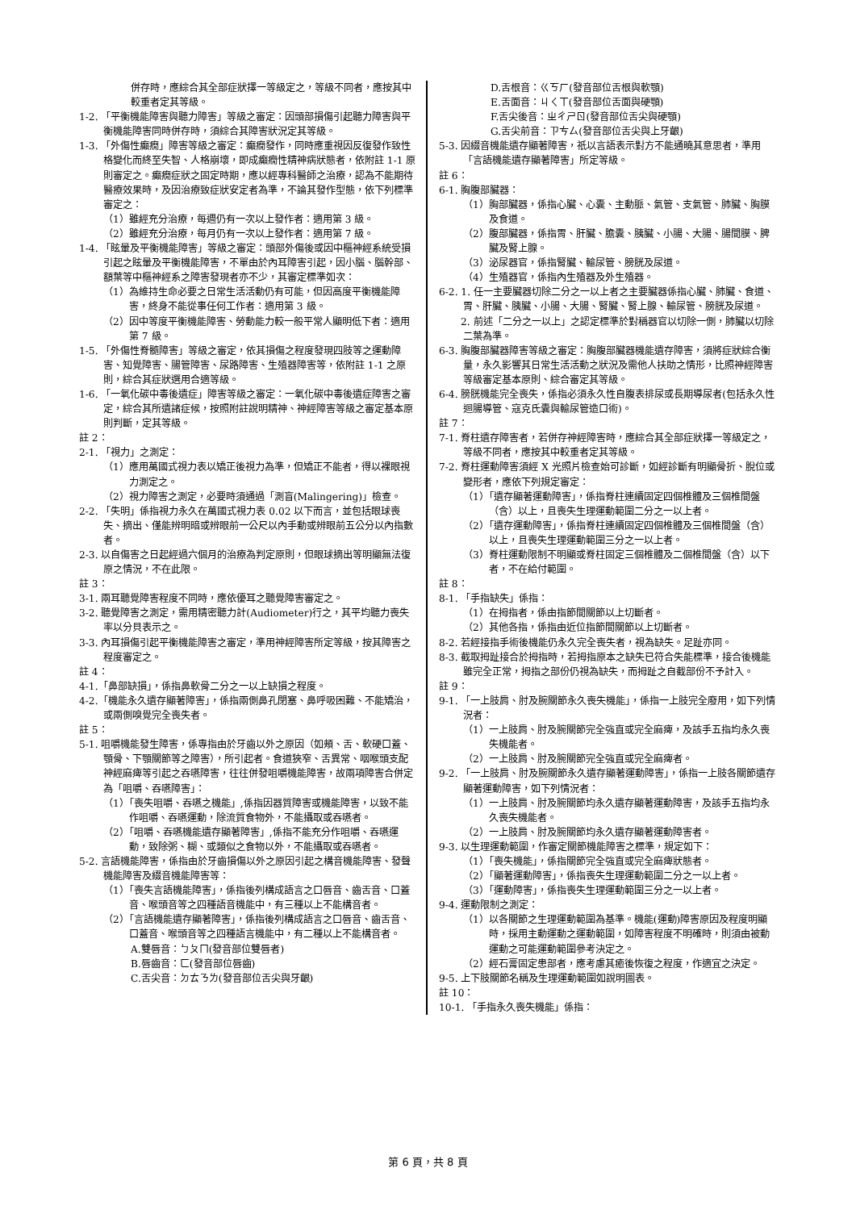併存時，應綜合其全部症狀擇一等級定之，等級不同者，應按其中較重者定其等級。
1-2. 「平衡機能障害與聽力障害」等級之審定：因頭部損傷引起聽力障害與平衡機能障害同時併存時，須綜合其障害狀況定其等級。
1-3. 「外傷性癲癇」障害等級之審定：癲癇發作，同時應重視因反復發作致性格變化而終至失智、人格崩壞，即成癲癇性精神病狀態者，依附註 1-1 原則審定之。癲癇症狀之固定時期，應以經專科醫師之治療，認為不能期待醫療效果時，及因治療致症狀安定者為準，不論其發作型態，依下列標準審定之：
（1）雖經充分治療，每週仍有一次以上發作者：適用第 3 級。
（2）雖經充分治療，每月仍有一次以上發作者：適用第 7 級。
1-4. 「眩暈及平衡機能障害」等級之審定：頭部外傷後或因中樞神經系統受損引起之眩暈及平衡機能障害，不單由於內耳障害引起，因小腦、腦幹部、額葉等中樞神經系之障害發現者亦不少，其審定標準如次：
（1）為維持生命必要之日常生活活動仍有可能，但因高度平衡機能障害，終身不能從事任何工作者：適用第 3 級。
（2）因中等度平衡機能障害、勞動能力較一般平常人顯明低下者：適用第 7 級。
1-5. 「外傷性脊髓障害」等級之審定，依其損傷之程度發現四肢等之運動障害、知覺障害、腸管障害、尿路障害、生殖器障害等，依附註 1-1 之原則，綜合其症狀選用合適等級。
1-6. 「一氧化碳中毒後遺症」障害等級之審定：一氧化碳中毒後遺症障害之審定，綜合其所遺諸症候，按照附註說明精神、神經障害等級之審定基本原則判斷，定其等級。
註 2：
2-1. 「視力」之測定：
（1）應用萬國式視力表以矯正後視力為準，但矯正不能者，得以裸眼視力測定之。
（2）視力障害之測定，必要時須通過「測盲(Malingering)」檢查。
2-2. 「失明」係指視力永久在萬國式視力表 0.02 以下而言，並包括眼球喪失、摘出、僅能辨明暗或辨眼前一公尺以內手動或辨眼前五公分以內指數者。
2-3. 以自傷害之日起經過六個月的治療為判定原則，但眼球摘出等明顯無法復原之情況，不在此限。
註 3：
3-1. 兩耳聽覺障害程度不同時，應依優耳之聽覺障害審定之。
3-2. 聽覺障害之測定，需用精密聽力計(Audiometer)行之，其平均聽力喪失率以分貝表示之。
3-3. 內耳損傷引起平衡機能障害之審定，準用神經障害所定等級，按其障害之程度審定之。
註 4：
4-1.「鼻部缺損」，係指鼻軟骨二分之一以上缺損之程度。
4-2.「機能永久遺存顯著障害」，係指兩側鼻孔閉塞、鼻呼吸困難、不能矯治，或兩側嗅覺完全喪失者。
註 5：
5-1. 咀嚼機能發生障害，係專指由於牙齒以外之原因（如頰、舌、軟硬口蓋、顎骨、下顎關節等之障害），所引起者。食道狹窄、舌異常、咽喉頭支配神經麻痺等引起之吞嚥障害，往往併發咀嚼機能障害，故兩項障害合併定為「咀嚼、吞嚥障害」：
（1）「喪失咀嚼、吞嚥之機能」,係指因器質障害或機能障害，以致不能作咀嚼、吞嚥運動，除流質食物外，不能攝取或吞嚥者。
（2）「咀嚼、吞嚥機能遺存顯著障害」,係指不能充分作咀嚼、吞嚥運動，致除粥、糊、或類似之食物以外，不能攝取或吞嚥者。
5-2. 言語機能障害，係指由於牙齒損傷以外之原因引起之構音機能障害、發聲機能障害及綴音機能障害等：
（1）「喪失言語機能障害」，係指後列構成語言之口唇音、齒舌音、口蓋音、喉頭音等之四種語音機能中，有三種以上不能構音者。
（2）「言語機能遺存顯著障害」，係指後列構成語言之口唇音、齒舌音、口蓋音、喉頭音等之四種語言機能中，有二種以上不能構音者。
A.雙唇音：ㄅㄆㄇ(發音部位雙唇者)
B.唇齒音：ㄈ(發音部位唇齒)
C.舌尖音：ㄉㄊㄋㄌ(發音部位舌尖與牙齦)
D.舌根音：ㄍㄎㄏ(發音部位舌根與軟顎)
E.舌面音：ㄐㄑㄒ(發音部位舌面與硬顎)
F.舌尖後音：ㄓㄔㄕㄖ(發音部位舌尖與硬顎)
G.舌尖前音：ㄗㄘㄙ(發音部位舌尖與上牙齦)
5-3. 因綴音機能遺存顯著障害，祇以言語表示對方不能通曉其意思者，準用「言語機能遺存顯著障害」所定等級。
註 6：
6-1. 胸腹部臟器：
（1）胸部臟器，係指心臟、心囊、主動脈、氣管、支氣管、肺臟、胸膜及食道。
（2）腹部臟器，係指胃、肝臟、膽囊、胰臟、小腸、大腸、腸間膜、脾臟及腎上腺。
（3）泌尿器官，係指腎臟、輸尿管、膀胱及尿道。
（4）生殖器官，係指內生殖器及外生殖器。
6-2. 1. 任一主要臟器切除二分之一以上者之主要臟器係指心臟、肺臟、食道、胃、肝臟、胰臟、小腸、大腸、腎臟、腎上腺、輸尿管、膀胱及尿道。
2. 前述「二分之一以上」之認定標準於對稱器官以切除一側，肺臟以切除二葉為準。
6-3. 胸腹部臟器障害等級之審定：胸腹部臟器機能遺存障害，須將症狀綜合衡量，永久影響其日常生活活動之狀況及需他人扶助之情形，比照神經障害等級審定基本原則、綜合審定其等級。
6-4. 膀胱機能完全喪失，係指必須永久性自腹表排尿或長期導尿者(包括永久性迴腸導管、寇克氏囊與輸尿管造口術)。
註 7：
7-1. 脊柱遺存障害者，若併存神經障害時，應綜合其全部症狀擇一等級定之，等級不同者，應按其中較重者定其等級。
7-2. 脊柱運動障害須經 X 光照片檢查始可診斷，如經診斷有明顯骨折、脫位或變形者，應依下列規定審定：
（1）「遺存顯著運動障害」，係指脊柱連續固定四個椎體及三個椎間盤（含）以上，且喪失生理運動範圍二分之一以上者。
（2）「遺存運動障害」，係指脊柱連續固定四個椎體及三個椎間盤（含）以上，且喪失生理運動範圍三分之一以上者。
（3）脊柱運動限制不明顯或脊柱固定三個椎體及二個椎間盤（含）以下者，不在給付範圍。
註 8：
8-1. 「手指缺失」係指：
（1）在拇指者，係由指節間關節以上切斷者。
（2）其他各指，係指由近位指節間關節以上切斷者。
8-2. 若經接指手術後機能仍永久完全喪失者，視為缺失。足趾亦同。
8-3. 截取拇趾接合於拇指時，若拇指原本之缺失已符合失能標準，接合後機能雖完全正常，拇指之部份仍視為缺失，而拇趾之自截部份不予計入。
註 9：
9-1. 「一上肢肩、肘及腕關節永久喪失機能」，係指一上肢完全廢用，如下列情況者：
（1）一上肢肩、肘及腕關節完全強直或完全麻痺，及該手五指均永久喪失機能者。
（2）一上肢肩、肘及腕關節完全強直或完全麻痺者。
9-2. 「一上肢肩、肘及腕關節永久遺存顯著運動障害」，係指一上肢各關節遺存顯著運動障害，如下列情況者：
（1）一上肢肩、肘及腕關節均永久遺存顯著運動障害，及該手五指均永久喪失機能者。
（2）一上肢肩、肘及腕關節均永久遺存顯著運動障害者。
9-3. 以生理運動範圍，作審定關節機能障害之標準，規定如下：
（1）「喪失機能」，係指關節完全強直或完全麻痺狀態者。
（2）「顯著運動障害」，係指喪失生理運動範圍二分之一以上者。
（3）「運動障害」，係指喪失生理運動範圍三分之一以上者。
9-4. 運動限制之測定：
（1）以各關節之生理運動範圍為基準。機能(運動)障害原因及程度明顯時，採用主動運動之運動範圍，如障害程度不明確時，則須由被動運動之可能運動範圍參考決定之。
（2）經石膏固定患部者，應考慮其癒後恢復之程度，作適宜之決定。
9-5. 上下肢關節名稱及生理運動範圍如說明圖表。
註 10：
10-1. 「手指永久喪失機能」係指：
第 6 頁，共 8 頁